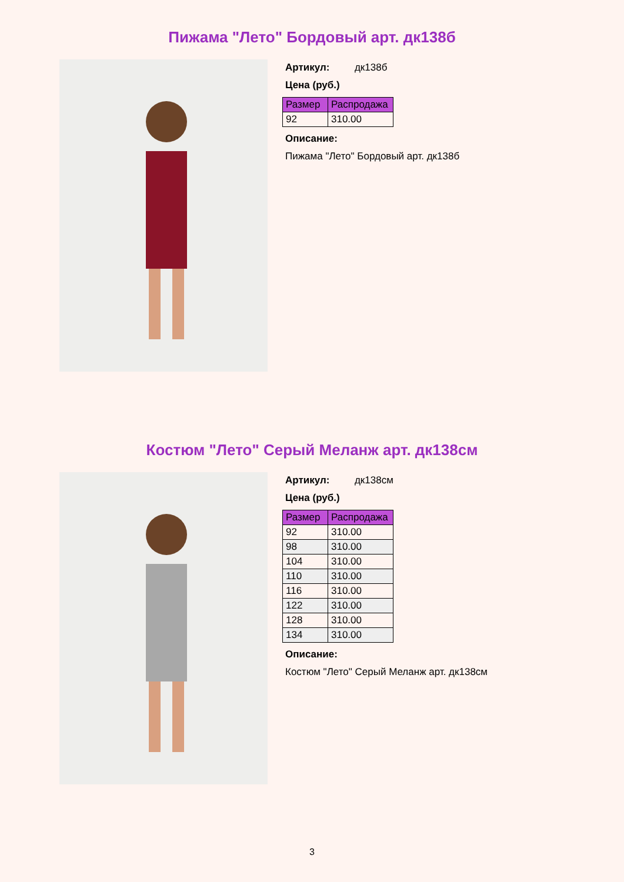Пижама "Лето" Бордовый арт. дк138б
Артикул: дк138б
Цена (руб.)
| Размер | Распродажа |
| --- | --- |
| 92 | 310.00 |
Описание:
Пижама "Лето" Бордовый арт. дк138б
Костюм "Лето" Серый Меланж арт. дк138см
Артикул: дк138см
Цена (руб.)
| Размер | Распродажа |
| --- | --- |
| 92 | 310.00 |
| 98 | 310.00 |
| 104 | 310.00 |
| 110 | 310.00 |
| 116 | 310.00 |
| 122 | 310.00 |
| 128 | 310.00 |
| 134 | 310.00 |
Описание:
Костюм "Лето" Серый Меланж арт. дк138см
3